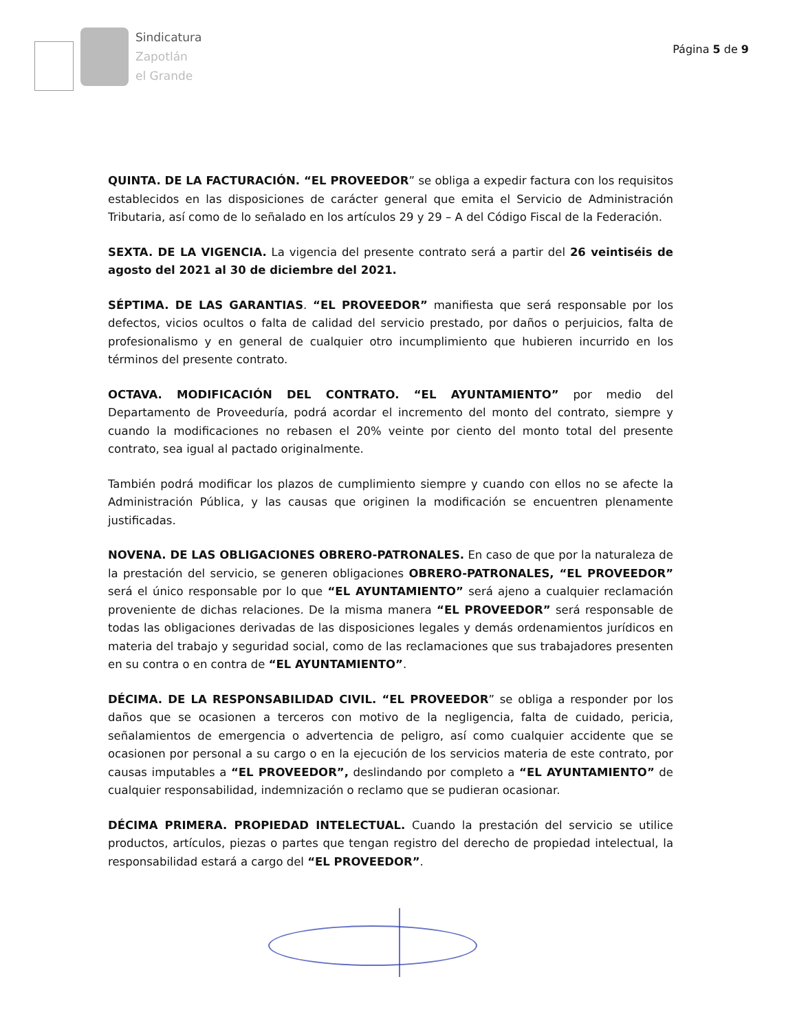Sindicatura
Zapotlán
el Grande
Página 5 de 9
QUINTA. DE LA FACTURACIÓN. “EL PROVEEDOR” se obliga a expedir factura con los requisitos establecidos en las disposiciones de carácter general que emita el Servicio de Administración Tributaria, así como de lo señalado en los artículos 29 y 29 – A del Código Fiscal de la Federación.
SEXTA. DE LA VIGENCIA. La vigencia del presente contrato será a partir del 26 veintiséis de agosto del 2021 al 30 de diciembre del 2021.
SÉPTIMA. DE LAS GARANTIAS. “EL PROVEEDOR” manifiesta que será responsable por los defectos, vicios ocultos o falta de calidad del servicio prestado, por daños o perjuicios, falta de profesionalismo y en general de cualquier otro incumplimiento que hubieren incurrido en los términos del presente contrato.
OCTAVA. MODIFICACIÓN DEL CONTRATO. “EL AYUNTAMIENTO” por medio del Departamento de Proveeduría, podrá acordar el incremento del monto del contrato, siempre y cuando la modificaciones no rebasen el 20% veinte por ciento del monto total del presente contrato, sea igual al pactado originalmente.
También podrá modificar los plazos de cumplimiento siempre y cuando con ellos no se afecte la Administración Pública, y las causas que originen la modificación se encuentren plenamente justificadas.
NOVENA. DE LAS OBLIGACIONES OBRERO-PATRONALES. En caso de que por la naturaleza de la prestación del servicio, se generen obligaciones OBRERO-PATRONALES, “EL PROVEEDOR” será el único responsable por lo que “EL AYUNTAMIENTO” será ajeno a cualquier reclamación proveniente de dichas relaciones. De la misma manera “EL PROVEEDOR” será responsable de todas las obligaciones derivadas de las disposiciones legales y demás ordenamientos jurídicos en materia del trabajo y seguridad social, como de las reclamaciones que sus trabajadores presenten en su contra o en contra de “EL AYUNTAMIENTO”.
DÉCIMA. DE LA RESPONSABILIDAD CIVIL. “EL PROVEEDOR” se obliga a responder por los daños que se ocasionen a terceros con motivo de la negligencia, falta de cuidado, pericia, señalamientos de emergencia o advertencia de peligro, así como cualquier accidente que se ocasionen por personal a su cargo o en la ejecución de los servicios materia de este contrato, por causas imputables a “EL PROVEEDOR”, deslindando por completo a “EL AYUNTAMIENTO” de cualquier responsabilidad, indemnización o reclamo que se pudieran ocasionar.
DÉCIMA PRIMERA. PROPIEDAD INTELECTUAL. Cuando la prestación del servicio se utilice productos, artículos, piezas o partes que tengan registro del derecho de propiedad intelectual, la responsabilidad estará a cargo del “EL PROVEEDOR”.